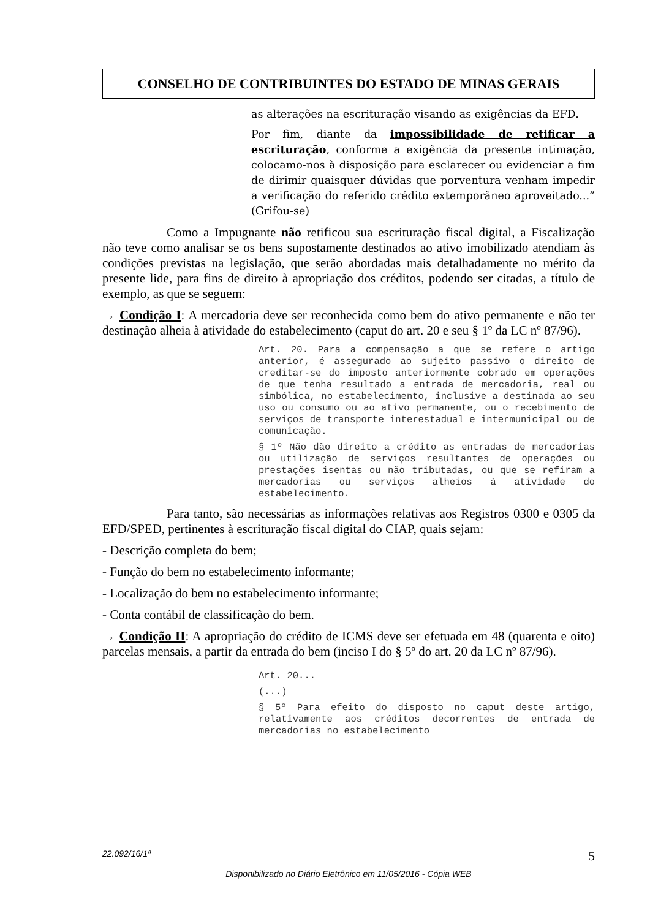CONSELHO DE CONTRIBUINTES DO ESTADO DE MINAS GERAIS
as alterações na escrituração visando as exigências da EFD.
Por fim, diante da impossibilidade de retificar a escrituração, conforme a exigência da presente intimação, colocamo-nos à disposição para esclarecer ou evidenciar a fim de dirimir quaisquer dúvidas que porventura venham impedir a verificação do referido crédito extemporâneo aproveitado...” (Grifou-se)
Como a Impugnante não retificou sua escrituração fiscal digital, a Fiscalização não teve como analisar se os bens supostamente destinados ao ativo imobilizado atendiam às condições previstas na legislação, que serão abordadas mais detalhadamente no mérito da presente lide, para fins de direito à apropriação dos créditos, podendo ser citadas, a título de exemplo, as que se seguem:
→ Condição I: A mercadoria deve ser reconhecida como bem do ativo permanente e não ter destinação alheia à atividade do estabelecimento (caput do art. 20 e seu § 1º da LC nº 87/96).
Art. 20. Para a compensação a que se refere o artigo anterior, é assegurado ao sujeito passivo o direito de creditar-se do imposto anteriormente cobrado em operações de que tenha resultado a entrada de mercadoria, real ou simbólica, no estabelecimento, inclusive a destinada ao seu uso ou consumo ou ao ativo permanente, ou o recebimento de serviços de transporte interestadual e intermunicipal ou de comunicação.
§ 1º Não dão direito a crédito as entradas de mercadorias ou utilização de serviços resultantes de operações ou prestações isentas ou não tributadas, ou que se refiram a mercadorias ou serviços alheios à atividade do estabelecimento.
Para tanto, são necessárias as informações relativas aos Registros 0300 e 0305 da EFD/SPED, pertinentes à escrituração fiscal digital do CIAP, quais sejam:
- Descrição completa do bem;
- Função do bem no estabelecimento informante;
- Localização do bem no estabelecimento informante;
- Conta contábil de classificação do bem.
→ Condição II: A apropriação do crédito de ICMS deve ser efetuada em 48 (quarenta e oito) parcelas mensais, a partir da entrada do bem (inciso I do § 5º do art. 20 da LC nº 87/96).
Art. 20...
(...)
§ 5º Para efeito do disposto no caput deste artigo, relativamente aos créditos decorrentes de entrada de mercadorias no estabelecimento
22.092/16/1ª 5
Disponibilizado no Diário Eletrônico em 11/05/2016 - Cópia WEB